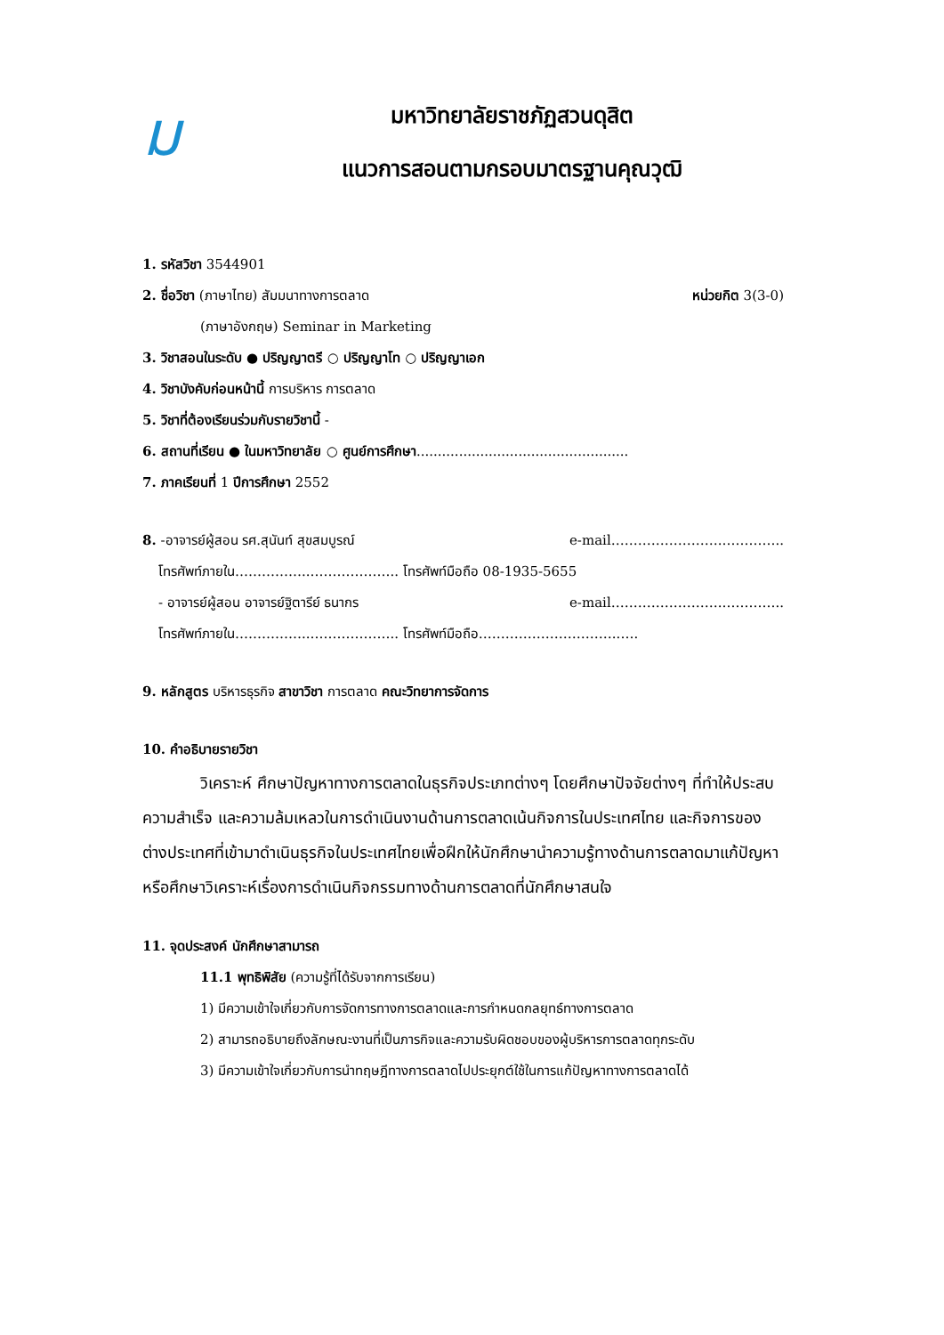ม
มหาวิทยาลัยราชภัฏสวนดุสิต
แนวการสอนตามกรอบมาตรฐานคุณวุฒิ
1. รหัสวิชา 3544901
2. ชื่อวิชา (ภาษาไทย) สัมมนาทางการตลาด หน่วยกิต 3(3-0)
(ภาษาอังกฤษ) Seminar in Marketing
3. วิชาสอนในระดับ ● ปริญญาตรี ○ ปริญญาโท ○ ปริญญาเอก
4. วิชาบังคับก่อนหน้านี้ การบริหาร การตลาด
5. วิชาที่ต้องเรียนร่วมกับรายวิชานี้ -
6. สถานที่เรียน ● ในมหาวิทยาลัย ○ ศูนย์การศึกษา..................................................
7. ภาคเรียนที่ 1 ปีการศึกษา 2552
8. -อาจารย์ผู้สอน รศ.สุนันท์ สุขสมบูรณ์ e-mail…………………….…………..
โทรศัพท์ภายใน……………..……………….. โทรศัพท์มือถือ 08-1935-5655
- อาจารย์ผู้สอน อาจารย์ฐิตารีย์ ธนากร e-mail…………………….…………..
โทรศัพท์ภายใน……………..……………….. โทรศัพท์มือถือ…………………………..….
9. หลักสูตร บริหารธุรกิจ สาขาวิชา การตลาด คณะวิทยาการจัดการ
10. คำอธิบายรายวิชา
วิเคราะห์ ศึกษาปัญหาทางการตลาดในธุรกิจประเภทต่างๆ โดยศึกษาปัจจัยต่างๆ ที่ทำให้ประสบความสำเร็จ และความล้มเหลวในการดำเนินงานด้านการตลาดเน้นกิจการในประเทศไทย และกิจการของต่างประเทศที่เข้ามาดำเนินธุรกิจในประเทศไทยเพื่อฝึกให้นักศึกษานำความรู้ทางด้านการตลาดมาแก้ปัญหา หรือศึกษาวิเคราะห์เรื่องการดำเนินกิจกรรมทางด้านการตลาดที่นักศึกษาสนใจ
11. จุดประสงค์ นักศึกษาสามารถ
11.1 พุทธิพิสัย (ความรู้ที่ได้รับจากการเรียน)
1) มีความเข้าใจเกี่ยวกับการจัดการทางการตลาดและการกำหนดกลยุทธ์ทางการตลาด
2) สามารถอธิบายถึงลักษณะงานที่เป็นภารกิจและความรับผิดชอบของผู้บริหารการตลาดทุกระดับ
3) มีความเข้าใจเกี่ยวกับการนำทฤษฎีทางการตลาดไปประยุกต์ใช้ในการแก้ปัญหาทางการตลาดได้